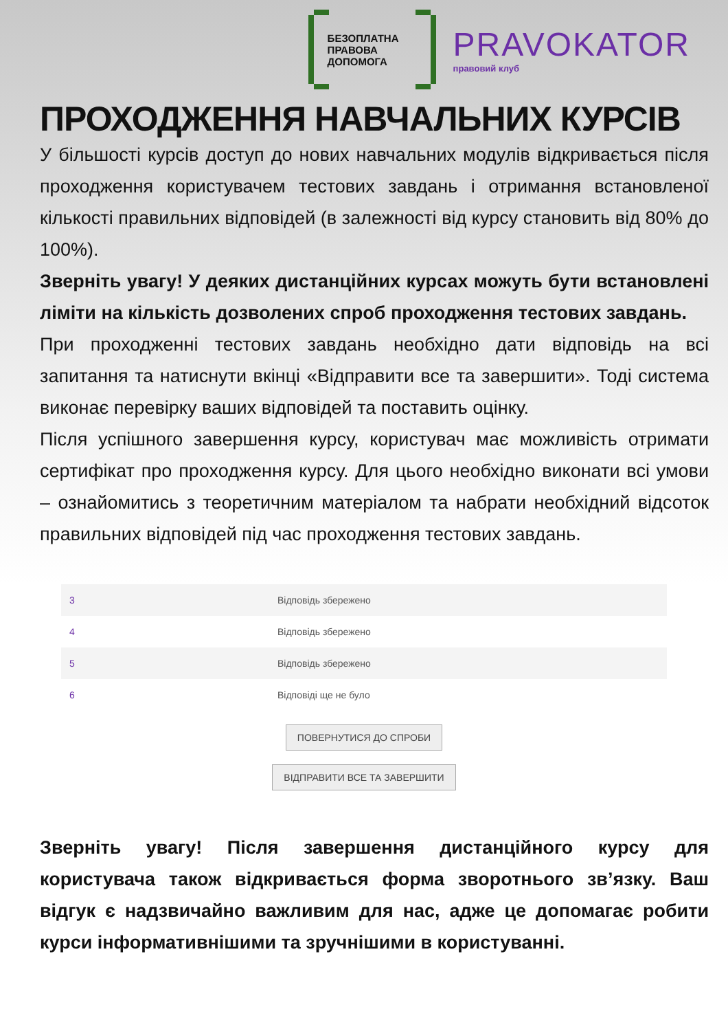БЕЗОПЛАТНА
ПРАВОВА
ДОПОМОГА
PRAVOKATOR
правовий клуб
ПРОХОДЖЕННЯ НАВЧАЛЬНИХ КУРСІВ
У більшості курсів доступ до нових навчальних модулів відкривається після проходження користувачем тестових завдань і отримання встановленої кількості правильних відповідей (в залежності від курсу становить від 80% до 100%).
Зверніть увагу! У деяких дистанційних курсах можуть бути встановлені ліміти на кількість дозволених спроб проходження тестових завдань.
При проходженні тестових завдань необхідно дати відповідь на всі запитання та натиснути вкінці «Відправити все та завершити». Тоді система виконає перевірку ваших відповідей та поставить оцінку.
Після успішного завершення курсу, користувач має можливість отримати сертифікат про проходження курсу. Для цього необхідно виконати всі умови – ознайомитись з теоретичним матеріалом та набрати необхідний відсоток правильних відповідей під час проходження тестових завдань.
| 3 | Відповідь збережено |
| 4 | Відповідь збережено |
| 5 | Відповідь збережено |
| 6 | Відповіді ще не було |
ПОВЕРНУТИСЯ ДО СПРОБИ
ВІДПРАВИТИ ВСЕ ТА ЗАВЕРШИТИ
Зверніть увагу! Після завершення дистанційного курсу для користувача також відкривається форма зворотнього зв’язку. Ваш відгук є надзвичайно важливим для нас, адже це допомагає робити курси інформативнішими та зручнішими в користуванні.